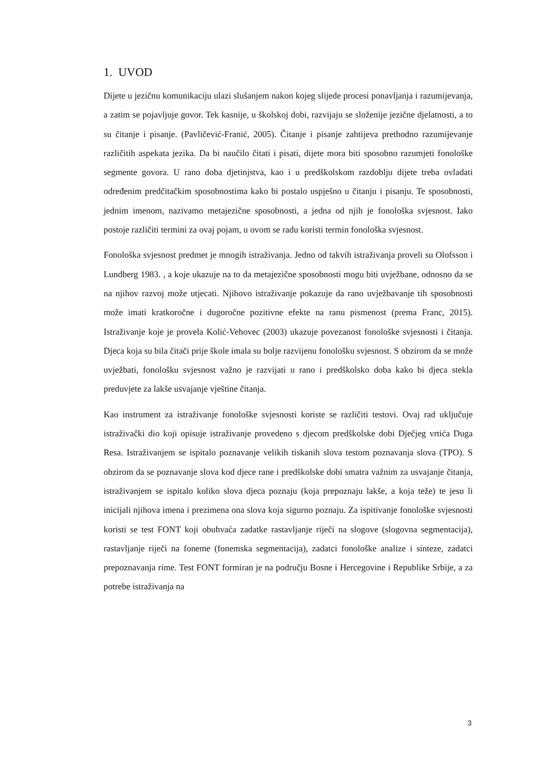1. UVOD
Dijete u jezičnu komunikaciju ulazi slušanjem nakon kojeg slijede procesi ponavljanja i razumijevanja, a zatim se pojavljuje govor. Tek kasnije, u školskoj dobi, razvijaju se složenije jezične djelatnosti, a to su čitanje i pisanje. (Pavličević-Franić, 2005). Čitanje i pisanje zahtijeva prethodno razumijevanje različitih aspekata jezika. Da bi naučilo čitati i pisati, dijete mora biti sposobno razumjeti fonološke segmente govora. U rano doba djetinjstva, kao i u predškolskom razdoblju dijete treba ovladati određenim predčitačkim sposobnostima kako bi postalo uspješno u čitanju i pisanju. Te sposobnosti, jednim imenom, nazivamo metajezične sposobnosti, a jedna od njih je fonološka svjesnost. Iako postoje različiti termini za ovaj pojam, u ovom se radu koristi termin fonološka svjesnost.
Fonološka svjesnost predmet je mnogih istraživanja. Jedno od takvih istraživanja proveli su Olofsson i Lundberg 1983. , a koje ukazuje na to da metajezične sposobnosti mogu biti uvježbane, odnosno da se na njihov razvoj može utjecati. Njihovo istraživanje pokazuje da rano uvježbavanje tih sposobnosti može imati kratkoročne i dugoročne pozitivne efekte na ranu pismenost (prema Franc, 2015). Istraživanje koje je provela Kolić-Vehovec (2003) ukazuje povezanost fonološke svjesnosti i čitanja. Djeca koja su bila čitači prije škole imala su bolje razvijenu fonološku svjesnost. S obzirom da se može uvježbati, fonološku svjesnost važno je razvijati u rano i predškolsko doba kako bi djeca stekla preduvjete za lakše usvajanje vještine čitanja.
Kao instrument za istraživanje fonološke svjesnosti koriste se različiti testovi. Ovaj rad uključuje istraživački dio koji opisuje istraživanje provedeno s djecom predškolske dobi Dječjeg vrtića Duga Resa. Istraživanjem se ispitalo poznavanje velikih tiskanih slova testom poznavanja slova (TPO). S obzirom da se poznavanje slova kod djece rane i predškolske dobi smatra važnim za usvajanje čitanja, istraživanjem se ispitalo koliko slova djeca poznaju (koja prepoznaju lakše, a koja teže) te jesu li inicijali njihova imena i prezimena ona slova koja sigurno poznaju. Za ispitivanje fonološke svjesnosti koristi se test FONT koji obuhvaća zadatke rastavljanje riječi na slogove (slogovna segmentacija), rastavljanje riječi na foneme (fonemska segmentacija), zadatci fonološke analize i sinteze, zadatci prepoznavanja rime. Test FONT formiran je na području Bosne i Hercegovine i Republike Srbije, a za potrebe istraživanja na
3